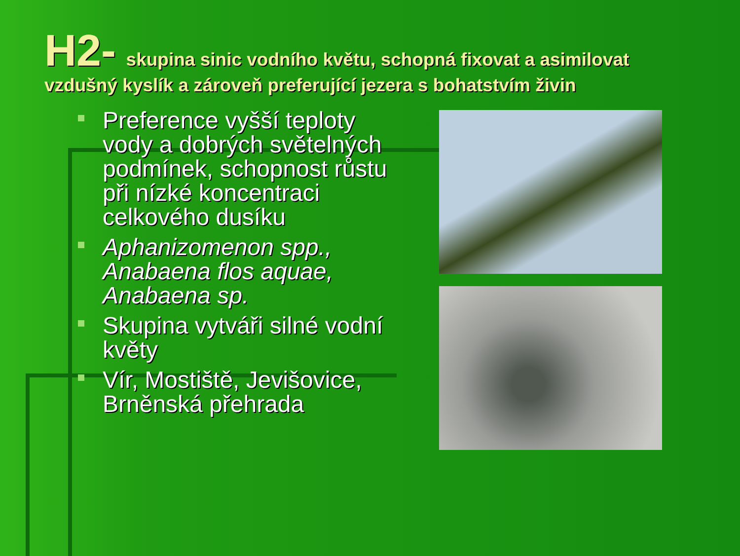H2- skupina sinic vodního květu, schopná fixovat a asimilovat vzdušný kyslík a zároveň preferující jezera s bohatstvím živin
Preference vyšší teploty vody a dobrých světelných podmínek, schopnost růstu při nízké koncentraci celkového dusíku
Aphanizomenon spp., Anabaena flos aquae, Anabaena sp.
Skupina vytváři silné vodní květy
Vír, Mostiště, Jevišovice, Brněnská přehrada